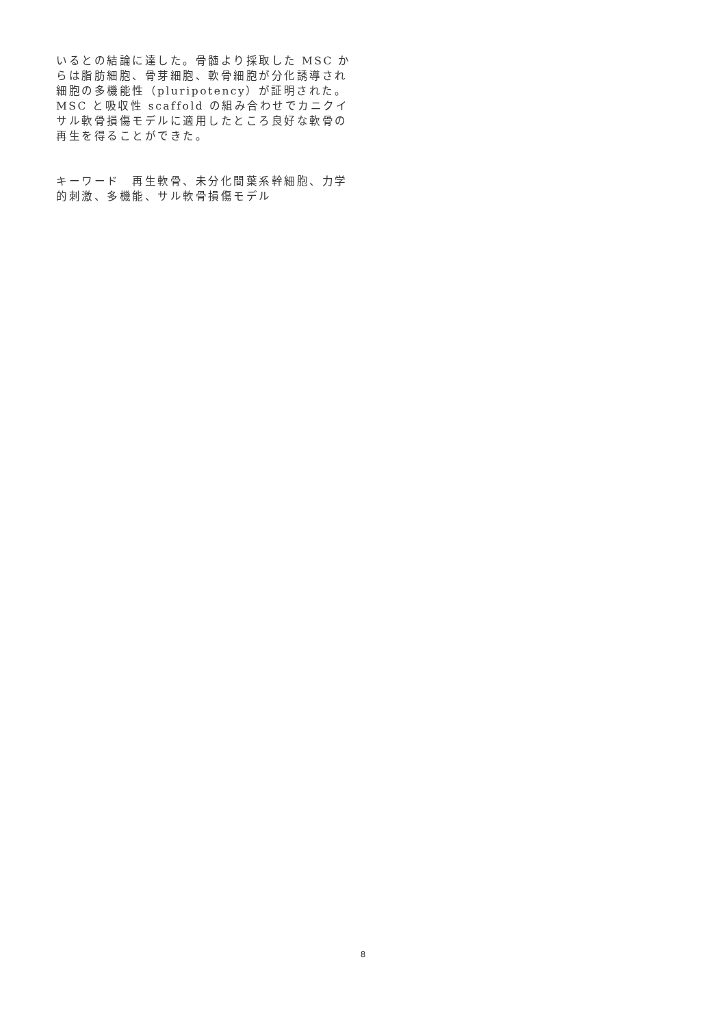いるとの結論に達した。骨髄より採取した MSC からは脂肪細胞、骨芽細胞、軟骨細胞が分化誘導され細胞の多機能性（pluripotency）が証明された。MSC と吸収性 scaffold の組み合わせでカニクイサル軟骨損傷モデルに適用したところ良好な軟骨の再生を得ることができた。
キーワード　再生軟骨、未分化間葉系幹細胞、力学的刺激、多機能、サル軟骨損傷モデル
8